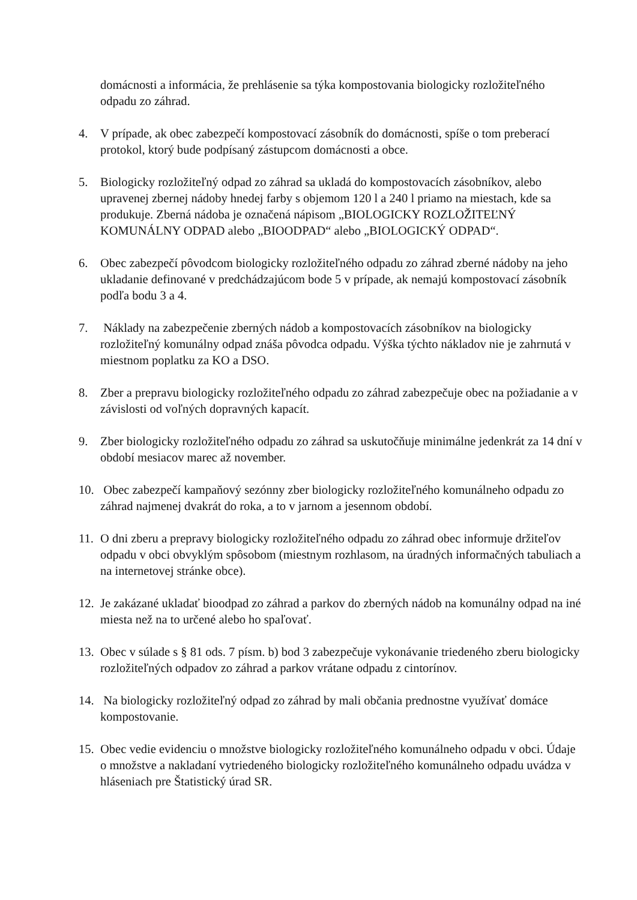domácnosti a informácia, že prehlásenie sa týka kompostovania biologicky rozložiteľného odpadu zo záhrad.
4. V prípade, ak obec zabezpečí kompostovací zásobník do domácnosti, spíše o tom preberací protokol, ktorý bude podpísaný zástupcom domácnosti a obce.
5. Biologicky rozložiteľný odpad zo záhrad sa ukladá do kompostovacích zásobníkov, alebo upravenej zbernej nádoby hnedej farby s objemom 120 l a 240 l priamo na miestach, kde sa produkuje. Zberná nádoba je označená nápisom „BIOLOGICKY ROZLOŽITEĽNÝ KOMUNÁLNY ODPAD alebo „BIOODPAD“ alebo „BIOLOGICKÝ ODPAD“.
6. Obec zabezpečí pôvodcom biologicky rozložiteľného odpadu zo záhrad zberné nádoby na jeho ukladanie definované v predchádzajúcom bode 5 v prípade, ak nemajú kompostovací zásobník podľa bodu 3 a 4.
7. Náklady na zabezpečenie zberných nádob a kompostovacích zásobníkov na biologicky rozložiteľný komunálny odpad znáša pôvodca odpadu. Výška týchto nákladov nie je zahrnutá v miestnom poplatku za KO a DSO.
8. Zber a prepravu biologicky rozložiteľného odpadu zo záhrad zabezpečuje obec na požiadanie a v závislosti od voľných dopravných kapacít.
9. Zber biologicky rozložiteľného odpadu zo záhrad sa uskutočňuje minimálne jedenkrát za 14 dní v období mesiacov marec až november.
10. Obec zabezpečí kampaňový sezónny zber biologicky rozložiteľného komunálneho odpadu zo záhrad najmenej dvakrát do roka, a to v jarnom a jesennom období.
11. O dni zberu a prepravy biologicky rozložiteľného odpadu zo záhrad obec informuje držiteľov odpadu v obci obvyklým spôsobom (miestnym rozhlasom, na úradných informačných tabuliach a na internetovej stránke obce).
12. Je zakázané ukladať bioodpad zo záhrad a parkov do zberných nádob na komunálny odpad na iné miesta než na to určené alebo ho spaľovať.
13. Obec v súlade s § 81 ods. 7 písm. b) bod 3 zabezpečuje vykonávanie triedeného zberu biologicky rozložiteľných odpadov zo záhrad a parkov vrátane odpadu z cintorínov.
14. Na biologicky rozložiteľný odpad zo záhrad by mali občania prednostne využívať domáce kompostovanie.
15. Obec vedie evidenciu o množstve biologicky rozložiteľného komunálneho odpadu v obci. Údaje o množstve a nakladaní vytriedeného biologicky rozložiteľného komunálneho odpadu uvádza v hláseniach pre Štatistický úrad SR.